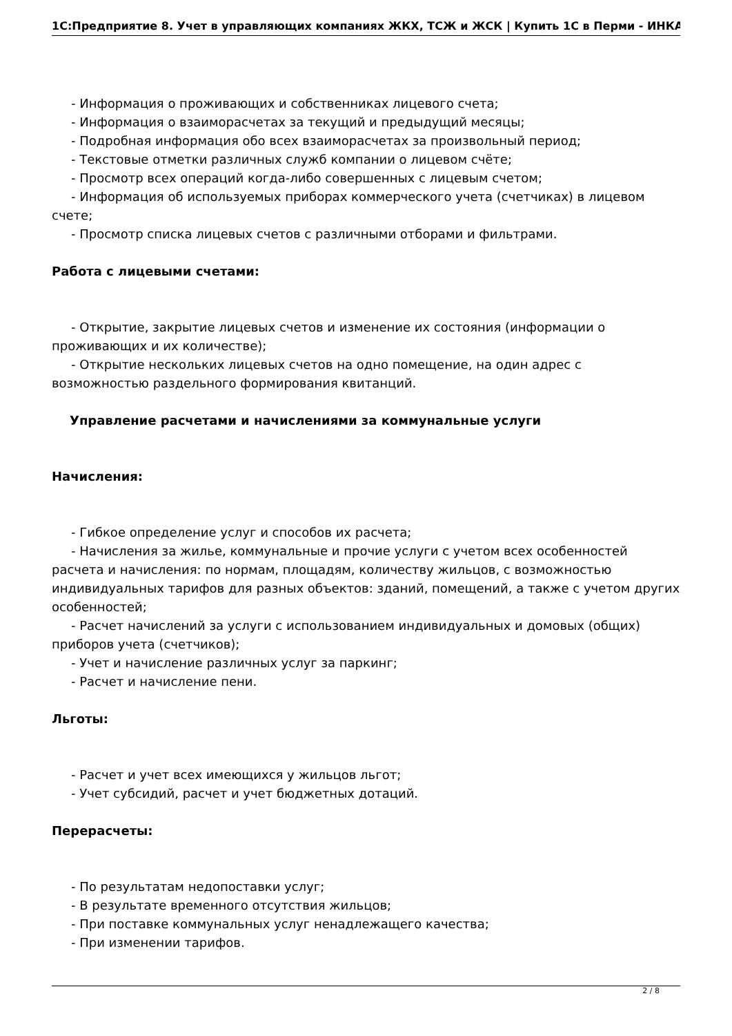1С:Предприятие 8. Учет в управляющих компаниях ЖКХ, ТСЖ и ЖСК | Купить 1С в Перми - ИНКА
- Информация о проживающих и собственниках лицевого счета;
- Информация о взаиморасчетах за текущий и предыдущий месяцы;
- Подробная информация обо всех взаиморасчетах за произвольный период;
- Текстовые отметки различных служб компании о лицевом счёте;
- Просмотр всех операций когда-либо совершенных с лицевым счетом;
- Информация об используемых приборах коммерческого учета (счетчиках) в лицевом счете;
- Просмотр списка лицевых счетов с различными отборами и фильтрами.
Работа с лицевыми счетами:
- Открытие, закрытие лицевых счетов и изменение их состояния (информации о проживающих и их количестве);
- Открытие нескольких лицевых счетов на одно помещение, на один адрес с возможностью раздельного формирования квитанций.
Управление расчетами и начислениями за коммунальные услуги
Начисления:
- Гибкое определение услуг и способов их расчета;
- Начисления за жилье, коммунальные и прочие услуги с учетом всех особенностей расчета и начисления: по нормам, площадям, количеству жильцов, с возможностью индивидуальных тарифов для разных объектов: зданий, помещений, а также с учетом других особенностей;
- Расчет начислений за услуги с использованием индивидуальных и домовых (общих) приборов учета (счетчиков);
- Учет и начисление различных услуг за паркинг;
- Расчет и начисление пени.
Льготы:
- Расчет и учет всех имеющихся у жильцов льгот;
- Учет субсидий, расчет и учет бюджетных дотаций.
Перерасчеты:
- По результатам недопоставки услуг;
- В результате временного отсутствия жильцов;
- При поставке коммунальных услуг ненадлежащего качества;
- При изменении тарифов.
2 / 8